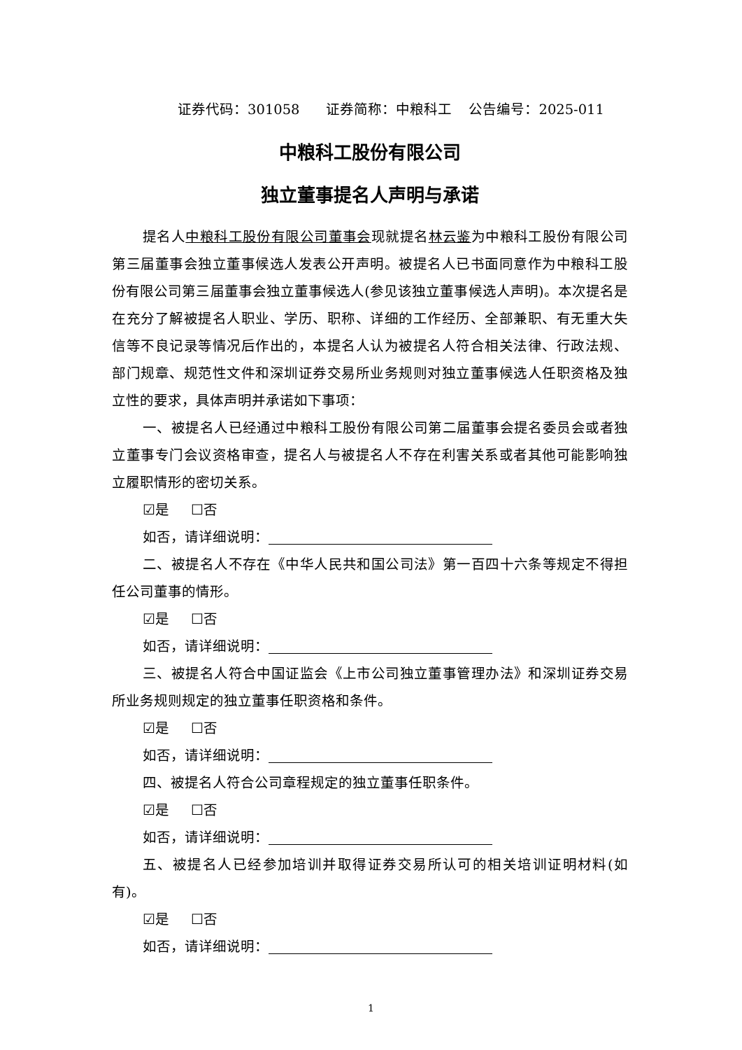证券代码：301058 证券简称：中粮科工 公告编号：2025-011
中粮科工股份有限公司
独立董事提名人声明与承诺
提名人中粮科工股份有限公司董事会现就提名林云鉴为中粮科工股份有限公司第三届董事会独立董事候选人发表公开声明。被提名人已书面同意作为中粮科工股份有限公司第三届董事会独立董事候选人(参见该独立董事候选人声明)。本次提名是在充分了解被提名人职业、学历、职称、详细的工作经历、全部兼职、有无重大失信等不良记录等情况后作出的，本提名人认为被提名人符合相关法律、行政法规、部门规章、规范性文件和深圳证券交易所业务规则对独立董事候选人任职资格及独立性的要求，具体声明并承诺如下事项：
一、被提名人已经通过中粮科工股份有限公司第二届董事会提名委员会或者独立董事专门会议资格审查，提名人与被提名人不存在利害关系或者其他可能影响独立履职情形的密切关系。
☑是 ☐否
如否，请详细说明：
二、被提名人不存在《中华人民共和国公司法》第一百四十六条等规定不得担任公司董事的情形。
☑是 ☐否
如否，请详细说明：
三、被提名人符合中国证监会《上市公司独立董事管理办法》和深圳证券交易所业务规则规定的独立董事任职资格和条件。
☑是 ☐否
如否，请详细说明：
四、被提名人符合公司章程规定的独立董事任职条件。
☑是 ☐否
如否，请详细说明：
五、被提名人已经参加培训并取得证券交易所认可的相关培训证明材料(如有)。
☑是 ☐否
如否，请详细说明：
1